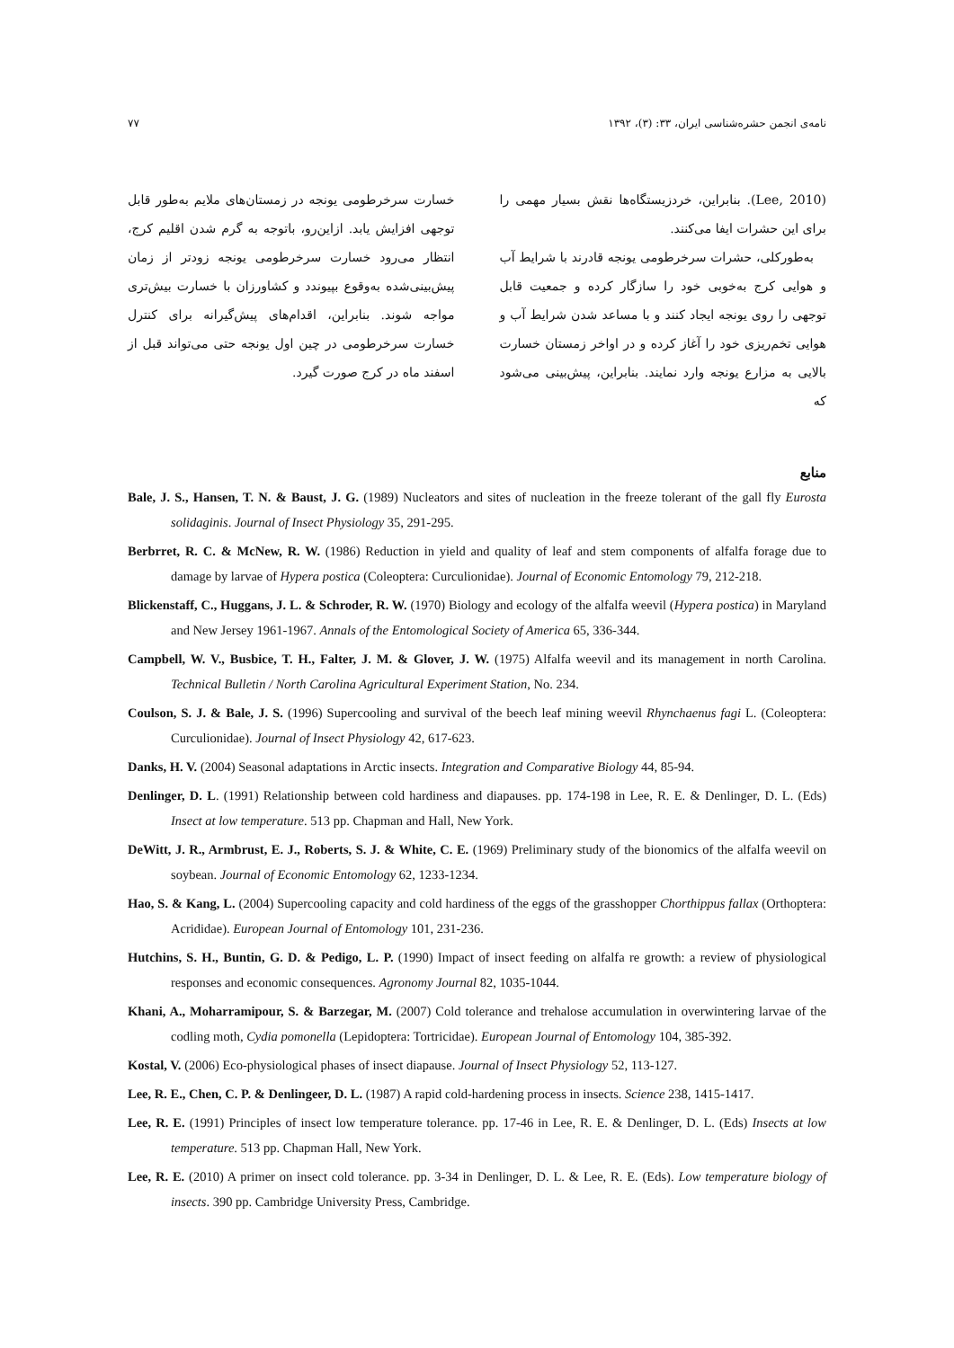نامه‌ی انجمن حشره‌شناسی ایران، ۳۳: (۳)، ۱۳۹۲ ۷۷
(Lee, 2010). بنابراین، خردزیستگاه‌ها نقش بسیار مهمی را برای این حشرات ایفا می‌کنند.
به‌طورکلی، حشرات سرخرطومی یونجه قادرند با شرایط آب و هوایی کرج به‌خوبی خود را سازگار کرده و جمعیت قابل توجهی را روی یونجه ایجاد کنند و با مساعد شدن شرایط آب و هوایی تخم‌ریزی خود را آغاز کرده و در اواخر زمستان خسارت بالایی به مزارع یونجه وارد نمایند. بنابراین، پیش‌بینی می‌شود که
خسارت سرخرطومی یونجه در زمستان‌های ملایم به‌طور قابل توجهی افزایش یابد. ازاین‌رو، باتوجه به گرم شدن اقلیم کرج، انتظار می‌رود خسارت سرخرطومی یونجه زودتر از زمان پیش‌بینی‌شده به‌وقوع بپیوندد و کشاورزان با خسارت بیش‌تری مواجه شوند. بنابراین، اقدام‌های پیش‌گیرانه برای کنترل خسارت سرخرطومی در چین اول یونجه حتی می‌تواند قبل از اسفند ماه در کرج صورت گیرد.
منابع
Bale, J. S., Hansen, T. N. & Baust, J. G. (1989) Nucleators and sites of nucleation in the freeze tolerant of the gall fly Eurosta solidaginis. Journal of Insect Physiology 35, 291-295.
Berbrret, R. C. & McNew, R. W. (1986) Reduction in yield and quality of leaf and stem components of alfalfa forage due to damage by larvae of Hypera postica (Coleoptera: Curculionidae). Journal of Economic Entomology 79, 212-218.
Blickenstaff, C., Huggans, J. L. & Schroder, R. W. (1970) Biology and ecology of the alfalfa weevil (Hypera postica) in Maryland and New Jersey 1961-1967. Annals of the Entomological Society of America 65, 336-344.
Campbell, W. V., Busbice, T. H., Falter, J. M. & Glover, J. W. (1975) Alfalfa weevil and its management in north Carolina. Technical Bulletin / North Carolina Agricultural Experiment Station, No. 234.
Coulson, S. J. & Bale, J. S. (1996) Supercooling and survival of the beech leaf mining weevil Rhynchaenus fagi L. (Coleoptera: Curculionidae). Journal of Insect Physiology 42, 617-623.
Danks, H. V. (2004) Seasonal adaptations in Arctic insects. Integration and Comparative Biology 44, 85-94.
Denlinger, D. L. (1991) Relationship between cold hardiness and diapauses. pp. 174-198 in Lee, R. E. & Denlinger, D. L. (Eds) Insect at low temperature. 513 pp. Chapman and Hall, New York.
DeWitt, J. R., Armbrust, E. J., Roberts, S. J. & White, C. E. (1969) Preliminary study of the bionomics of the alfalfa weevil on soybean. Journal of Economic Entomology 62, 1233-1234.
Hao, S. & Kang, L. (2004) Supercooling capacity and cold hardiness of the eggs of the grasshopper Chorthippus fallax (Orthoptera: Acrididae). European Journal of Entomology 101, 231-236.
Hutchins, S. H., Buntin, G. D. & Pedigo, L. P. (1990) Impact of insect feeding on alfalfa re growth: a review of physiological responses and economic consequences. Agronomy Journal 82, 1035-1044.
Khani, A., Moharramipour, S. & Barzegar, M. (2007) Cold tolerance and trehalose accumulation in overwintering larvae of the codling moth, Cydia pomonella (Lepidoptera: Tortricidae). European Journal of Entomology 104, 385-392.
Kostal, V. (2006) Eco-physiological phases of insect diapause. Journal of Insect Physiology 52, 113-127.
Lee, R. E., Chen, C. P. & Denlingeer, D. L. (1987) A rapid cold-hardening process in insects. Science 238, 1415-1417.
Lee, R. E. (1991) Principles of insect low temperature tolerance. pp. 17-46 in Lee, R. E. & Denlinger, D. L. (Eds) Insects at low temperature. 513 pp. Chapman Hall, New York.
Lee, R. E. (2010) A primer on insect cold tolerance. pp. 3-34 in Denlinger, D. L. & Lee, R. E. (Eds). Low temperature biology of insects. 390 pp. Cambridge University Press, Cambridge.